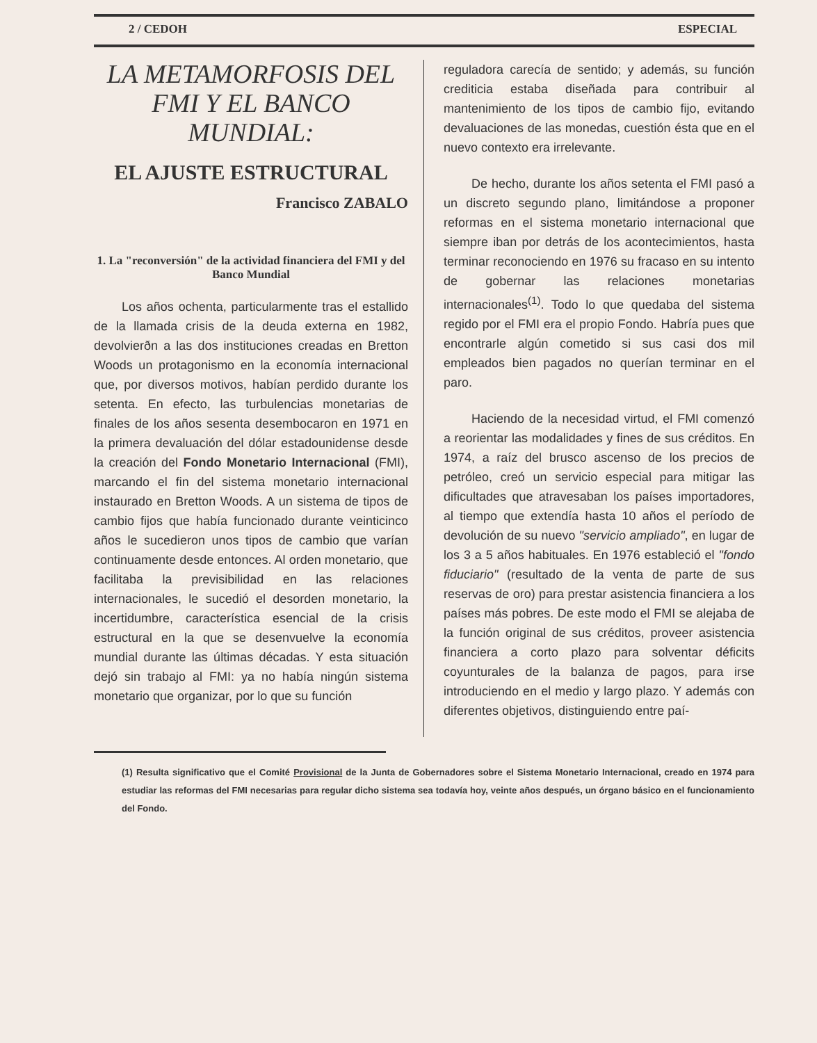2 / CEDOH ESPECIAL
LA METAMORFOSIS DEL FMI Y EL BANCO MUNDIAL:
EL AJUSTE ESTRUCTURAL
Francisco ZABALO
1. La "reconversión" de la actividad financiera del FMI y del Banco Mundial
Los años ochenta, particularmente tras el estallido de la llamada crisis de la deuda externa en 1982, devolvierðn a las dos instituciones creadas en Bretton Woods un protagonismo en la economía internacional que, por diversos motivos, habían perdido durante los setenta. En efecto, las turbulencias monetarias de finales de los años sesenta desembocaron en 1971 en la primera devaluación del dólar estadounidense desde la creación del Fondo Monetario Internacional (FMI), marcando el fin del sistema monetario internacional instaurado en Bretton Woods. A un sistema de tipos de cambio fijos que había funcionado durante veinticinco años le sucedieron unos tipos de cambio que varían continuamente desde entonces. Al orden monetario, que facilitaba la previsibilidad en las relaciones internacionales, le sucedió el desorden monetario, la incertidumbre, característica esencial de la crisis estructural en la que se desenvuelve la economía mundial durante las últimas décadas. Y esta situación dejó sin trabajo al FMI: ya no había ningún sistema monetario que organizar, por lo que su función
reguladora carecía de sentido; y además, su función crediticia estaba diseñada para contribuir al mantenimiento de los tipos de cambio fijo, evitando devaluaciones de las monedas, cuestión ésta que en el nuevo contexto era irrelevante.
De hecho, durante los años setenta el FMI pasó a un discreto segundo plano, limitándose a proponer reformas en el sistema monetario internacional que siempre iban por detrás de los acontecimientos, hasta terminar reconociendo en 1976 su fracaso en su intento de gobernar las relaciones monetarias internacionales<sup>(1)</sup>. Todo lo que quedaba del sistema regido por el FMI era el propio Fondo. Habría pues que encontrarle algún cometido si sus casi dos mil empleados bien pagados no querían terminar en el paro.
Haciendo de la necesidad virtud, el FMI comenzó a reorientar las modalidades y fines de sus créditos. En 1974, a raíz del brusco ascenso de los precios de petróleo, creó un servicio especial para mitigar las dificultades que atravesaban los países importadores, al tiempo que extendía hasta 10 años el período de devolución de su nuevo "servicio ampliado", en lugar de los 3 a 5 años habituales. En 1976 estableció el "fondo fiduciario" (resultado de la venta de parte de sus reservas de oro) para prestar asistencia financiera a los países más pobres. De este modo el FMI se alejaba de la función original de sus créditos, proveer asistencia financiera a corto plazo para solventar déficits coyunturales de la balanza de pagos, para irse introduciendo en el medio y largo plazo. Y además con diferentes objetivos, distinguiendo entre paí-
(1) Resulta significativo que el Comité Provisional de la Junta de Gobernadores sobre el Sistema Monetario Internacional, creado en 1974 para estudiar las reformas del FMI necesarias para regular dicho sistema sea todavía hoy, veinte años después, un órgano básico en el funcionamiento del Fondo.